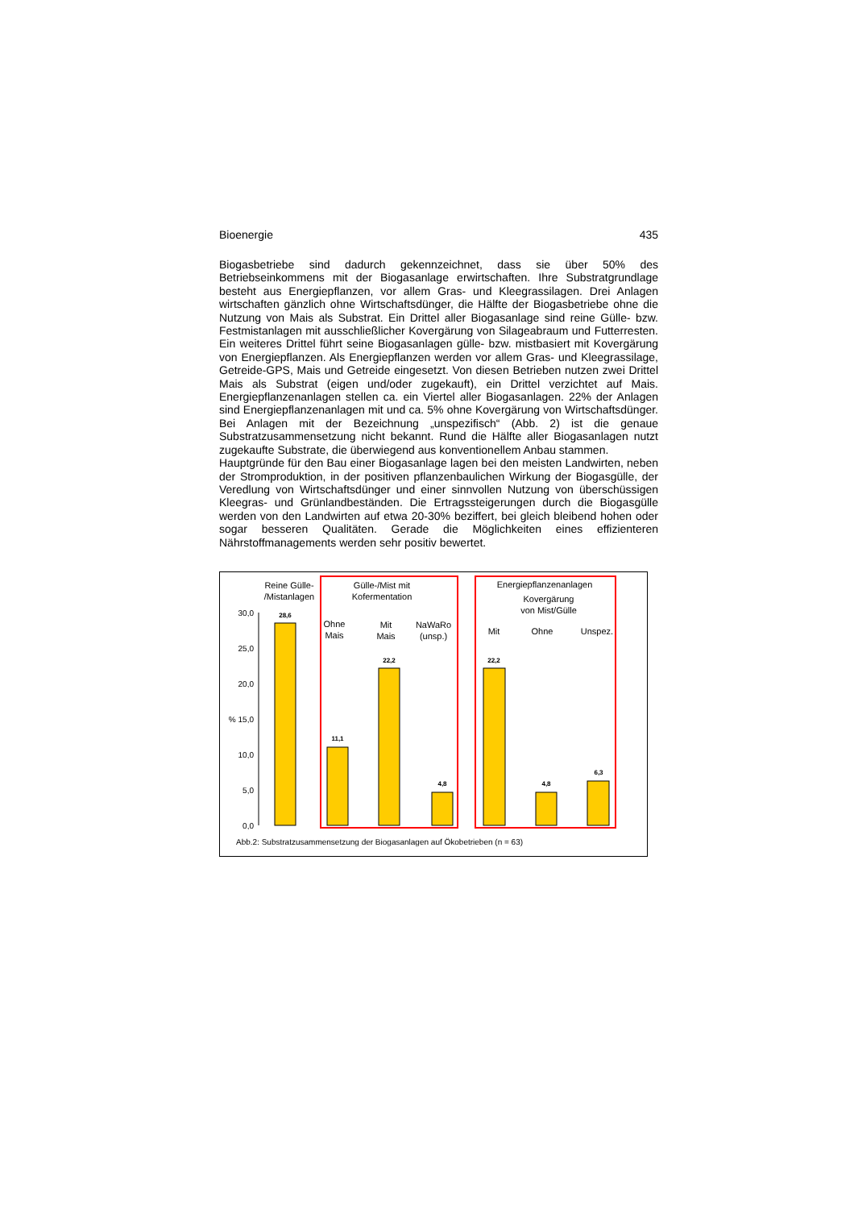Bioenergie 435
Biogasbetriebe sind dadurch gekennzeichnet, dass sie über 50% des Betriebseinkommens mit der Biogasanlage erwirtschaften. Ihre Substratgrundlage besteht aus Energiepflanzen, vor allem Gras- und Kleegrassilagen. Drei Anlagen wirtschaften gänzlich ohne Wirtschaftsdünger, die Hälfte der Biogasbetriebe ohne die Nutzung von Mais als Substrat. Ein Drittel aller Biogasanlage sind reine Gülle- bzw. Festmistanlagen mit ausschließlicher Kovergärung von Silageabraum und Futterresten. Ein weiteres Drittel führt seine Biogasanlagen gülle- bzw. mistbasiert mit Kovergärung von Energiepflanzen. Als Energiepflanzen werden vor allem Gras- und Kleegrassilage, Getreide-GPS, Mais und Getreide eingesetzt. Von diesen Betrieben nutzen zwei Drittel Mais als Substrat (eigen und/oder zugekauft), ein Drittel verzichtet auf Mais. Energiepflanzenanlagen stellen ca. ein Viertel aller Biogasanlagen. 22% der Anlagen sind Energiepflanzenanlagen mit und ca. 5% ohne Kovergärung von Wirtschaftsdünger. Bei Anlagen mit der Bezeichnung „unspezifisch“ (Abb. 2) ist die genaue Substratzusammensetzung nicht bekannt. Rund die Hälfte aller Biogasanlagen nutzt zugekaufte Substrate, die überwiegend aus konventionellem Anbau stammen.
Hauptgründe für den Bau einer Biogasanlage lagen bei den meisten Landwirten, neben der Stromproduktion, in der positiven pflanzenbaulichen Wirkung der Biogasgülle, der Veredlung von Wirtschaftsdünger und einer sinnvollen Nutzung von überschüssigen Kleegras- und Grünlandbeständen. Die Ertragssteigerungen durch die Biogasgülle werden von den Landwirten auf etwa 20-30% beziffert, bei gleich bleibend hohen oder sogar besseren Qualitäten. Gerade die Möglichkeiten eines effizienteren Nährstoffmanagements werden sehr positiv bewertet.
30,0
25,0
20,0
% 15,0
10,0
5,0
0,0
28,6
11,1
22,2
4,8
22,2
4,8
6,3
Reine Gülle-
/Mistanlagen
Gülle-/Mist mit
Kofermentation
Ohne
Mais
Mit
Mais
NaWaRo
(unsp.)
Energiepflanzenanlagen
Kovergärung
von Mist/Gülle
Mit
Ohne
Unspez.
Abb.2: Substratzusammensetzung der Biogasanlagen auf Ökobetrieben (n = 63)